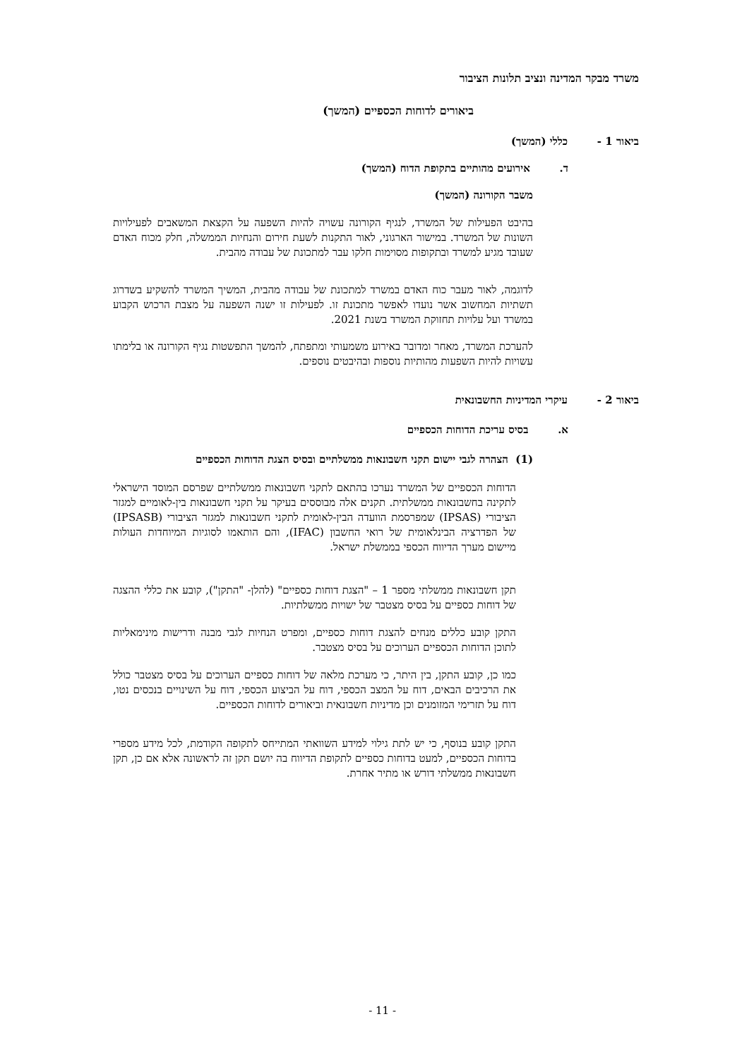משרד מבקר המדינה ונציב תלונות הציבור
ביאורים לדוחות הכספיים (המשך)
ביאור 1 - כללי (המשך)
ד. אירועים מהותיים בתקופת הדוח (המשך)
משבר הקורונה (המשך)
בהיבט הפעילות של המשרד, לנגיף הקורונה עשויה להיות השפעה על הקצאת המשאבים לפעילויות השונות של המשרד. במישור הארגוני, לאור התקנות לשעת חירום והנחיות הממשלה, חלק מכוח האדם שעובד מגיע למשרד ובתקופות מסוימות חלקו עבר למתכונת של עבודה מהבית.
לדוגמה, לאור מעבר כוח האדם במשרד למתכונת של עבודה מהבית, המשיך המשרד להשקיע בשדרוג תשתיות המחשוב אשר נועדו לאפשר מתכונת זו. לפעילות זו ישנה השפעה על מצבת הרכוש הקבוע במשרד ועל עלויות תחזוקת המשרד בשנת 2021.
להערכת המשרד, מאחר ומדובר באירוע משמעותי ומתפתח, להמשך התפשטות נגיף הקורונה או בלימתו עשויות להיות השפעות מהותיות נוספות ובהיבטים נוספים.
ביאור 2 - עיקרי המדיניות החשבונאית
א. בסיס עריכת הדוחות הכספיים
(1) הצהרה לגבי יישום תקני חשבונאות ממשלתיים ובסיס הצגת הדוחות הכספיים
הדוחות הכספיים של המשרד נערכו בהתאם לתקני חשבונאות ממשלתיים שפרסם המוסד הישראלי לתקינה בחשבונאות ממשלתית. תקנים אלה מבוססים בעיקר על תקני חשבונאות בין-לאומיים למגזר הציבורי (IPSAS) שמפרסמת הוועדה הבין-לאומית לתקני חשבונאות למגזר הציבורי (IPSASB) של הפדרציה הבינלאומית של רואי החשבון (IFAC), והם הותאמו לסוגיות המיוחדות העולות מיישום מערך הדיווח הכספי בממשלת ישראל.
תקן חשבונאות ממשלתי מספר 1 – "הצגת דוחות כספיים" (להלן- "התקן"), קובע את כללי ההצגה של דוחות כספיים על בסיס מצטבר של ישויות ממשלתיות.
התקן קובע כללים מנחים להצגת דוחות כספיים, ומפרט הנחיות לגבי מבנה ודרישות מינימאליות לתוכן הדוחות הכספיים הערוכים על בסיס מצטבר.
כמו כן, קובע התקן, בין היתר, כי מערכת מלאה של דוחות כספיים הערוכים על בסיס מצטבר כולל את הרכיבים הבאים, דוח על המצב הכספי, דוח על הביצוע הכספי, דוח על השינויים בנכסים נטו, דוח על תזרימי המזומנים וכן מדיניות חשבונאית וביאורים לדוחות הכספיים.
התקן קובע בנוסף, כי יש לתת גילוי למידע השוואתי המתייחס לתקופה הקודמת, לכל מידע מספרי בדוחות הכספיים, למעט בדוחות כספיים לתקופת הדיווח בה יושם תקן זה לראשונה אלא אם כן, תקן חשבונאות ממשלתי דורש או מתיר אחרת.
- 11 -